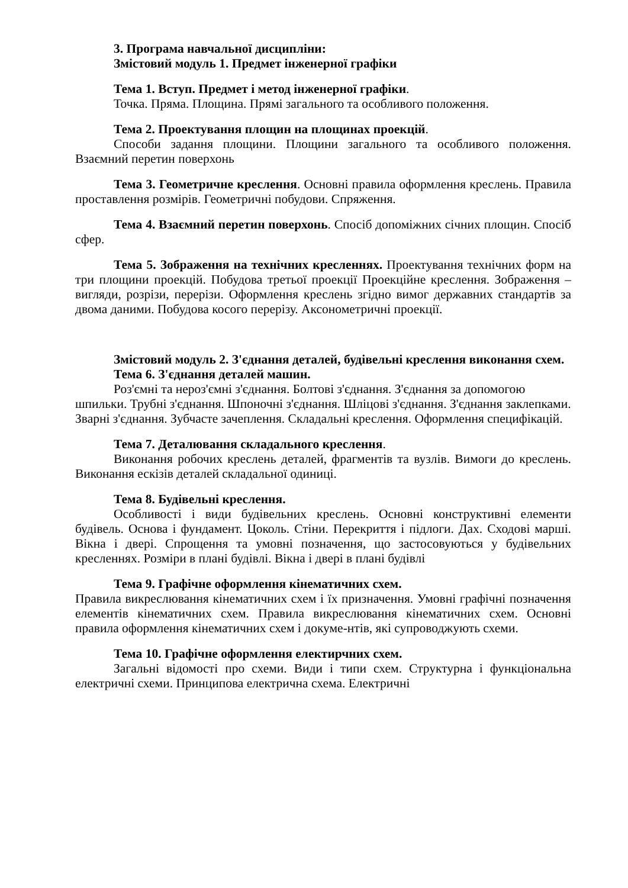3. Програма навчальної дисципліни:
Змістовий модуль 1. Предмет інженерної графіки
Тема 1. Вступ. Предмет і метод інженерної графіки.
Точка. Пряма. Площина. Прямі загального та особливого положення.
Тема 2. Проектування площин на площинах проекцій.
Способи задання площини. Площини загального та особливого положення. Взаємний перетин поверхонь
Тема 3. Геометричне креслення. Основні правила оформлення креслень. Правила проставлення розмірів. Геометричні побудови. Спряження.
Тема 4. Взаємний перетин поверхонь. Спосіб допоміжних січних площин. Спосіб сфер.
Тема 5. Зображення на технічних кресленнях. Проектування технічних форм на три площини проекцій. Побудова третьої проекції Проекційне креслення. Зображення – вигляди, розрізи, перерізи. Оформлення креслень згідно вимог державних стандартів за двома даними. Побудова косого перерізу. Аксонометричні проекції.
Змістовий модуль 2. З'єднання деталей, будівельні креслення виконання схем.
Тема 6. З'єднання деталей машин.
Роз'ємні та нероз'ємні з'єднання. Болтові з'єднання. З'єднання за допомогою шпильки. Трубні з'єднання. Шпоночні з'єднання. Шліцові з'єднання. З'єднання заклепками. Зварні з'єднання. Зубчасте зачеплення. Складальні креслення. Оформлення специфікацій.
Тема 7. Деталювання складального креслення.
Виконання робочих креслень деталей, фрагментів та вузлів. Вимоги до креслень. Виконання ескізів деталей складальної одиниці.
Тема 8. Будівельні креслення.
Особливості і види будівельних креслень. Основні конструктивні елементи будівель. Основа і фундамент. Цоколь. Стіни. Перекриття і підлоги. Дах. Сходові марші. Вікна і двері. Спрощення та умовні позначення, що застосовуються у будівельних кресленнях. Розміри в плані будівлі. Вікна і двері в плані будівлі
Тема 9. Графічне оформлення кінематичних схем.
Правила викреслювання кінематичних схем і їх призначення. Умовні графічні позначення елементів кінематичних схем. Правила викреслювання кінематичних схем. Основні правила оформлення кінематичних схем і докуме-нтів, які супроводжують схеми.
Тема 10. Графічне оформлення електирчних схем.
Загальні відомості про схеми. Види і типи схем. Структурна і функціональна електричні схеми. Принципова електрична схема. Електричні